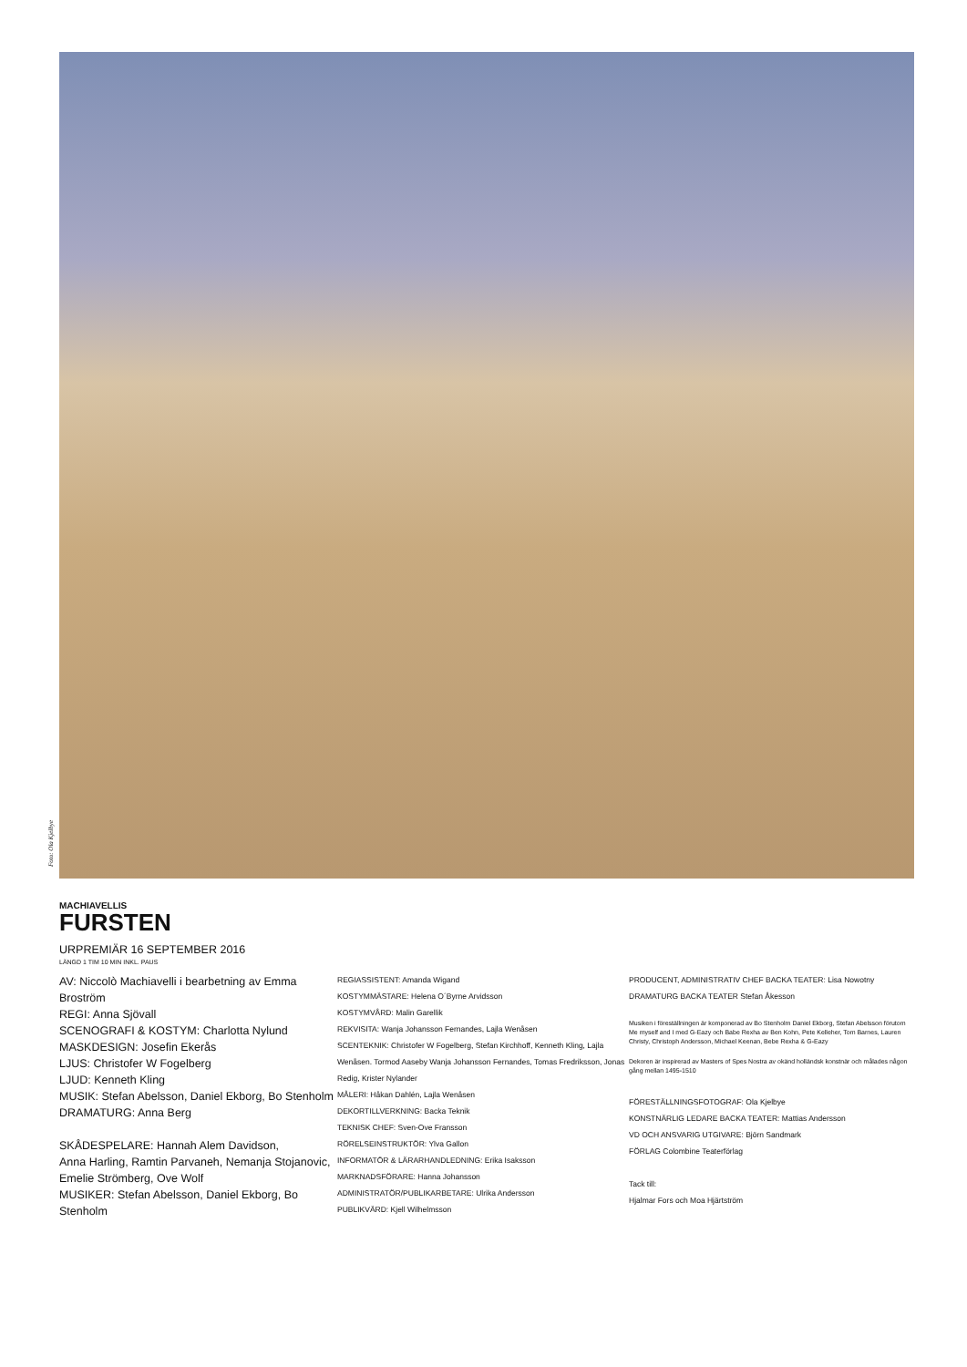Foto: Ola Kjelbye
MACHIAVELLIS
FURSTEN
URPREMIÄR 16 SEPTEMBER 2016
LÄNGD 1 TIM 10 MIN INKL. PAUS
AV: Niccolò Machiavelli i bearbetning av Emma Broström
REGI: Anna Sjövall
SCENOGRAFI & KOSTYM: Charlotta Nylund
MASKDESIGN: Josefin Ekerås
LJUS: Christofer W Fogelberg
LJUD: Kenneth Kling
MUSIK: Stefan Abelsson, Daniel Ekborg, Bo Stenholm
DRAMATURG: Anna Berg
SKÅDESPELARE: Hannah Alem Davidson,
Anna Harling, Ramtin Parvaneh, Nemanja Stojanovic, Emelie Strömberg, Ove Wolf
MUSIKER: Stefan Abelsson, Daniel Ekborg, Bo Stenholm
REGIASSISTENT: Amanda Wigand
KOSTYMMÄSTARE: Helena O´Byrne Arvidsson
KOSTYMVÅRD: Malin Garellik
REKVISITA: Wanja Johansson Fernandes, Lajla Wenåsen
SCENTEKNIK: Christofer W Fogelberg, Stefan Kirchhoff, Kenneth Kling, Lajla Wenåsen. Tormod Aaseby Wanja Johansson Fernandes, Tomas Fredriksson, Jonas Redig, Krister Nylander
MÅLERI: Håkan Dahlén, Lajla Wenåsen
DEKORTILLVERKNING: Backa Teknik
TEKNISK CHEF: Sven-Ove Fransson
RÖRELSEINSTRUKTÖR: Ylva Gallon
INFORMATÖR & LÄRARHANDLEDNING: Erika Isaksson
MARKNADSFÖRARE: Hanna Johansson
ADMINISTRATÖR/PUBLIKARBETARE: Ulrika Andersson
PUBLIKVÄRD: Kjell Wilhelmsson
PRODUCENT, ADMINISTRATIV CHEF BACKA TEATER: Lisa Nowotny
DRAMATURG BACKA TEATER Stefan Åkesson
Musiken i föreställningen är komponerad av Bo Stenholm Daniel Ekborg, Stefan Abelsson förutom Me myself and I med G-Eazy och Babe Rexha av Ben Kohn, Pete Kelleher, Tom Barnes, Lauren Christy, Christoph Andersson, Michael Keenan, Bebe Rexha & G-Eazy
Dekoren är inspirerad av Masters of Spes Nostra av okänd holländsk konstnär och målades någon gång mellan 1495-1510
FÖRESTÄLLNINGSFOTOGRAF: Ola Kjelbye
KONSTNÄRLIG LEDARE BACKA TEATER: Mattias Andersson
VD OCH ANSVARIG UTGIVARE: Björn Sandmark
FÖRLAG Colombine Teaterförlag
Tack till:
Hjalmar Fors och Moa Hjärtström